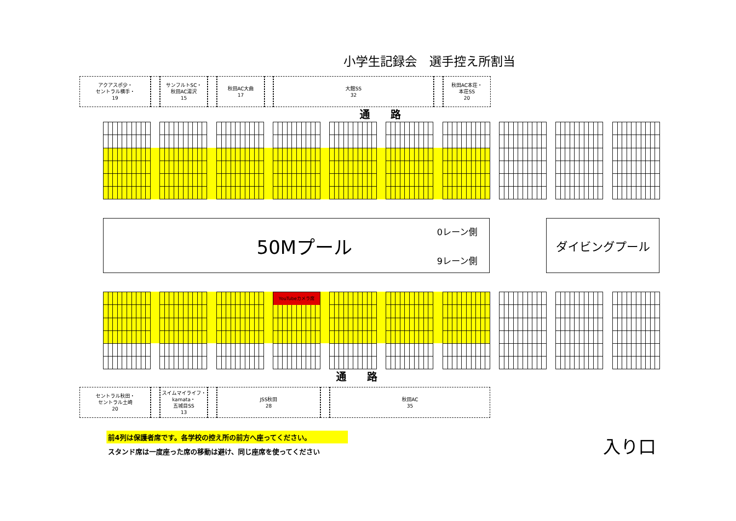小学生記録会　選手控え所割当
アクアスポ少・
セントラル横手・
19
サンフルトSC・
秋田AC湯沢
15
秋田AC大曲
17
大館SS
32
秋田AC本荘・
本荘SS
20
通　　路
50Mプール
0レーン側
9レーン側
ダイビングプール
YouTubeカメラ席
通　　路
セントラル秋田・
セントラル土崎
20
スイムマイライフ・
kamata・
五城目SS
13
JSS秋田
28
秋田AC
35
前4列は保護者席です。各学校の控え所の前方へ座ってください。
スタンド席は一度座った席の移動は避け、同じ座席を使ってください
入り口